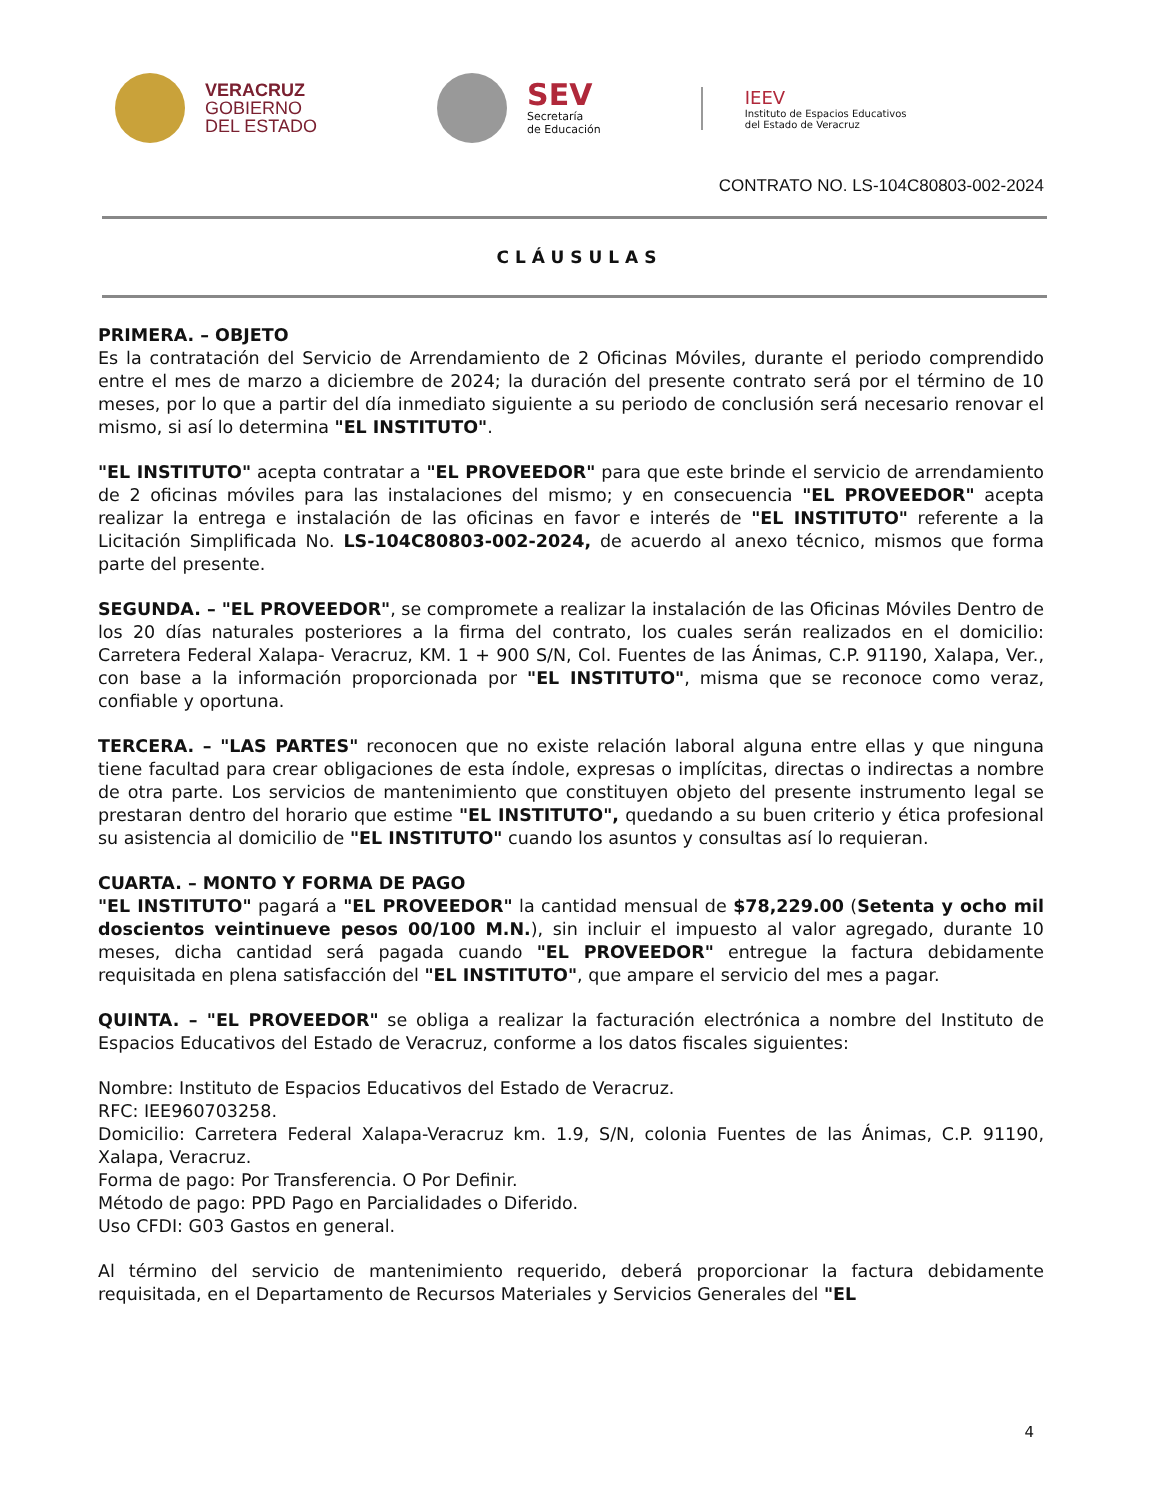VERACRUZ
GOBIERNO
DEL ESTADO
SEV
Secretaría
de Educación
IEEV
Instituto de Espacios Educativos
del Estado de Veracruz
CONTRATO NO. LS-104C80803-002-2024
CLÁUSULAS
PRIMERA. – OBJETO
Es la contratación del Servicio de Arrendamiento de 2 Oficinas Móviles, durante el periodo comprendido entre el mes de marzo a diciembre de 2024; la duración del presente contrato será por el término de 10 meses, por lo que a partir del día inmediato siguiente a su periodo de conclusión será necesario renovar el mismo, si así lo determina "EL INSTITUTO".
"EL INSTITUTO" acepta contratar a "EL PROVEEDOR" para que este brinde el servicio de arrendamiento de 2 oficinas móviles para las instalaciones del mismo; y en consecuencia "EL PROVEEDOR" acepta realizar la entrega e instalación de las oficinas en favor e interés de "EL INSTITUTO" referente a la Licitación Simplificada No. LS-104C80803-002-2024, de acuerdo al anexo técnico, mismos que forma parte del presente.
SEGUNDA. – "EL PROVEEDOR", se compromete a realizar la instalación de las Oficinas Móviles Dentro de los 20 días naturales posteriores a la firma del contrato, los cuales serán realizados en el domicilio: Carretera Federal Xalapa- Veracruz, KM. 1 + 900 S/N, Col. Fuentes de las Ánimas, C.P. 91190, Xalapa, Ver., con base a la información proporcionada por "EL INSTITUTO", misma que se reconoce como veraz, confiable y oportuna.
TERCERA. – "LAS PARTES" reconocen que no existe relación laboral alguna entre ellas y que ninguna tiene facultad para crear obligaciones de esta índole, expresas o implícitas, directas o indirectas a nombre de otra parte. Los servicios de mantenimiento que constituyen objeto del presente instrumento legal se prestaran dentro del horario que estime "EL INSTITUTO", quedando a su buen criterio y ética profesional su asistencia al domicilio de "EL INSTITUTO" cuando los asuntos y consultas así lo requieran.
CUARTA. – MONTO Y FORMA DE PAGO
"EL INSTITUTO" pagará a "EL PROVEEDOR" la cantidad mensual de $78,229.00 (Setenta y ocho mil doscientos veintinueve pesos 00/100 M.N.), sin incluir el impuesto al valor agregado, durante 10 meses, dicha cantidad será pagada cuando "EL PROVEEDOR" entregue la factura debidamente requisitada en plena satisfacción del "EL INSTITUTO", que ampare el servicio del mes a pagar.
QUINTA. – "EL PROVEEDOR" se obliga a realizar la facturación electrónica a nombre del Instituto de Espacios Educativos del Estado de Veracruz, conforme a los datos fiscales siguientes:
Nombre: Instituto de Espacios Educativos del Estado de Veracruz.
RFC: IEE960703258.
Domicilio: Carretera Federal Xalapa-Veracruz km. 1.9, S/N, colonia Fuentes de las Ánimas, C.P. 91190, Xalapa, Veracruz.
Forma de pago: Por Transferencia. O Por Definir.
Método de pago: PPD Pago en Parcialidades o Diferido.
Uso CFDI: G03 Gastos en general.
Al término del servicio de mantenimiento requerido, deberá proporcionar la factura debidamente requisitada, en el Departamento de Recursos Materiales y Servicios Generales del "EL
4